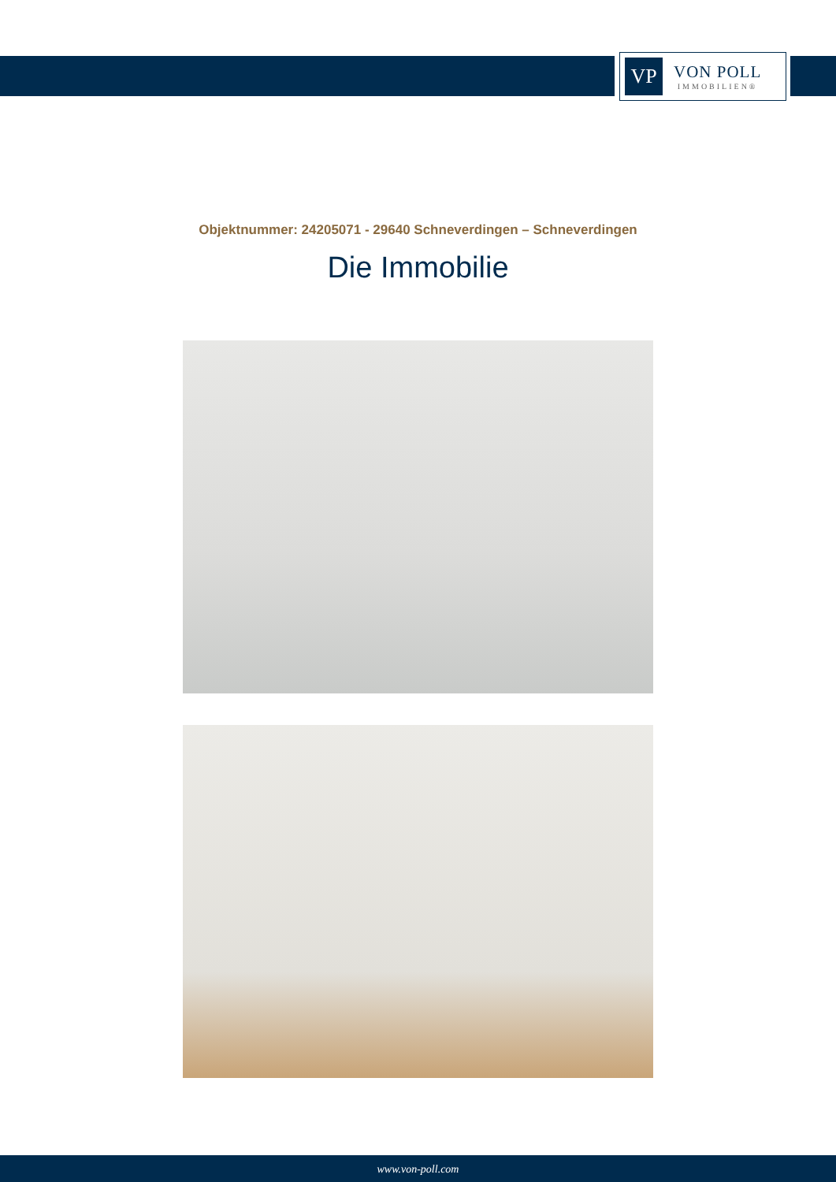VP
VON POLL
IMMOBILIEN®
Objektnummer: 24205071 - 29640 Schneverdingen – Schneverdingen
Die Immobilie
www.von-poll.com